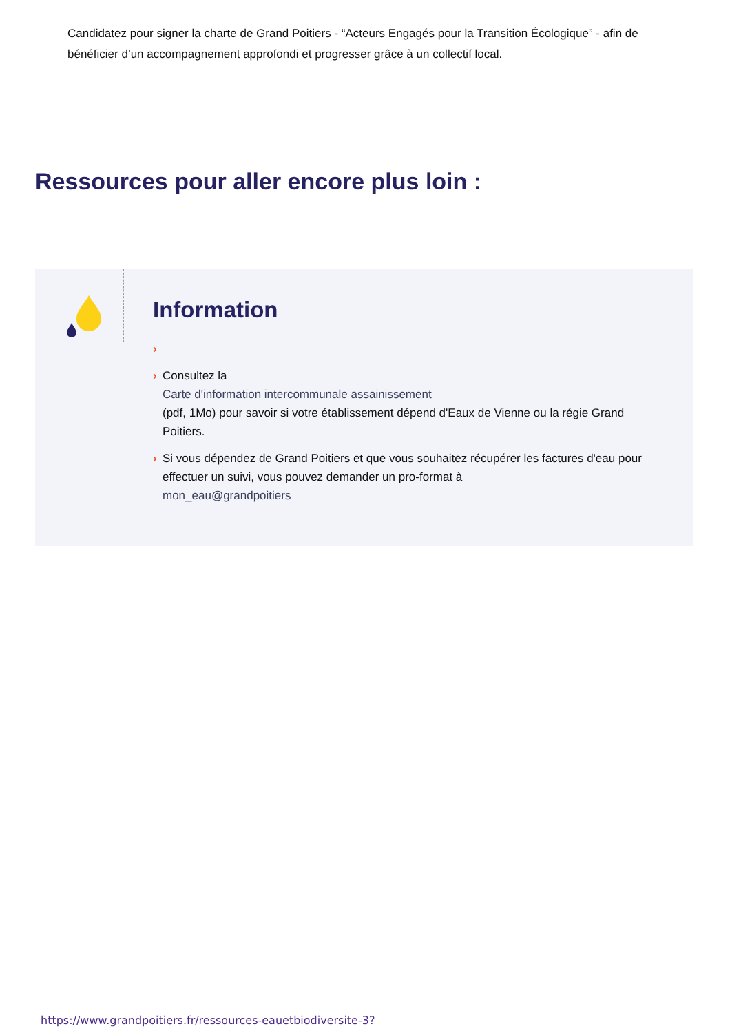Candidatez pour signer la charte de Grand Poitiers - “Acteurs Engagés pour la Transition Écologique” - afin de bénéficier d’un accompagnement approfondi et progresser grâce à un collectif local.
Ressources pour aller encore plus loin :
Information
›
› Consultez la
Carte d'information intercommunale assainissement
(pdf, 1Mo) pour savoir si votre établissement dépend d'Eaux de Vienne ou la régie Grand Poitiers.
› Si vous dépendez de Grand Poitiers et que vous souhaitez récupérer les factures d'eau pour effectuer un suivi, vous pouvez demander un pro-format à
mon_eau@grandpoitiers
https://www.grandpoitiers.fr/ressources-eauetbiodiversite-3?